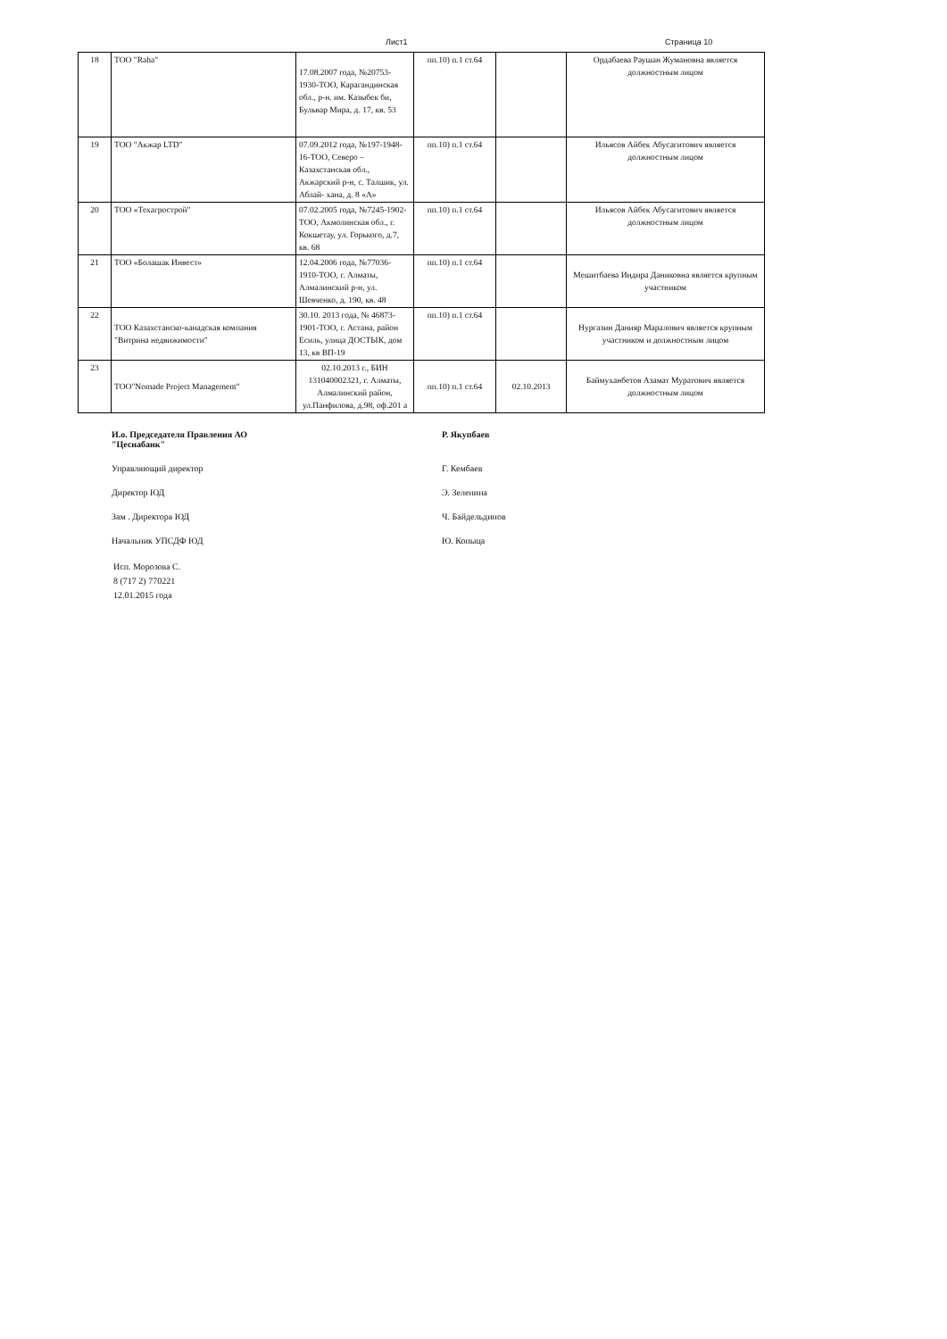Лист1 Страница 10
| 18 | ТОО "Raha" | 17.08.2007 года, №20753-1930-ТОО, Карагандинская обл., р-н. им. Казыбек би, Бульвар Мира, д. 17, кв. 53 | пп.10) п.1 ст.64 | | Ордабаева Раушан Жумановна является должностным лицом |
| 19 | ТОО "Акжар LTD" | 07.09.2012 года, №197-1948-16-ТОО, Северо – Казахстанская обл., Акжарский р-н, с. Талшик, ул. Аблай- хана, д. 8 «А» | пп.10) п.1 ст.64 | | Ильясов Айбек Абусагитович является должностным лицом |
| 20 | ТОО «Техагрострой" | 07.02.2005 года, №7245-1902-ТОО, Акмолинская обл., г. Кокшетау, ул. Горького, д.7, кв. 68 | пп.10) п.1 ст.64 | | Ильясов Айбек Абусагитович является должностным лицом |
| 21 | ТОО «Болашак Инвест» | 12.04.2006 года, №77036-1910-ТОО, г. Алматы, Алмалинский р-н, ул. Шевченко, д. 190, кв. 48 | пп.10) п.1 ст.64 | | Мешитбаева Индира Даниковна является крупным участником |
| 22 | ТОО Казахстанско-канадская компания "Витрина недвижимости" | 30.10. 2013 года, № 46873-1901-ТОО, г. Астана, район Есиль, улица ДОСТЫК, дом 13, кв ВП-19 | пп.10) п.1 ст.64 | | Нургазин Данияр Маралович является крупным участником и должностным лицом |
| 23 | ТОО"Nomade Project Management" | 02.10.2013 г., БИН 131040002321, г. Алматы, Алмалинский район, ул.Панфилова, д.98, оф.201 а | пп.10) п.1 ст.64 | 02.10.2013 | Баймуханбетов Азамат Муратович является должностным лицом |
И.о. Председателя Правления АО
"Цеснабанк" Р. Якупбаев
Управляющий директор Г. Кембаев
Директор ЮД Э. Зеленина
Зам . Директора ЮД Ч. Байдельдинов
Начальник УПСДФ ЮД Ю. Копыца
Исп. Морозова С.
8 (717 2) 770221
12.01.2015 года